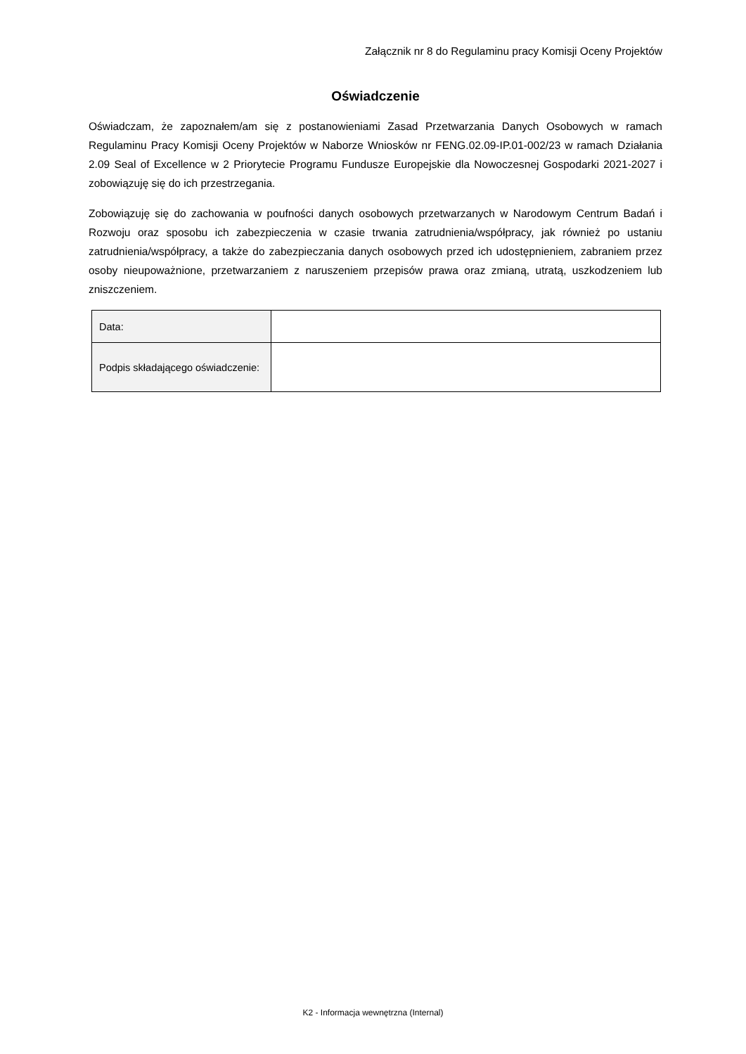Załącznik nr 8 do Regulaminu pracy Komisji Oceny Projektów
Oświadczenie
Oświadczam, że zapoznałem/am się z postanowieniami Zasad Przetwarzania Danych Osobowych w ramach Regulaminu Pracy Komisji Oceny Projektów w Naborze Wniosków nr FENG.02.09-IP.01-002/23 w ramach Działania 2.09 Seal of Excellence w 2 Priorytecie Programu Fundusze Europejskie dla Nowoczesnej Gospodarki 2021-2027 i zobowiązuję się do ich przestrzegania.
Zobowiązuję się do zachowania w poufności danych osobowych przetwarzanych w Narodowym Centrum Badań i Rozwoju oraz sposobu ich zabezpieczenia w czasie trwania zatrudnienia/współpracy, jak również po ustaniu zatrudnienia/współpracy, a także do zabezpieczania danych osobowych przed ich udostępnieniem, zabraniem przez osoby nieupoważnione, przetwarzaniem z naruszeniem przepisów prawa oraz zmianą, utratą, uszkodzeniem lub zniszczeniem.
| Data: | |
| Podpis składającego oświadczenie: | |
K2 - Informacja wewnętrzna (Internal)